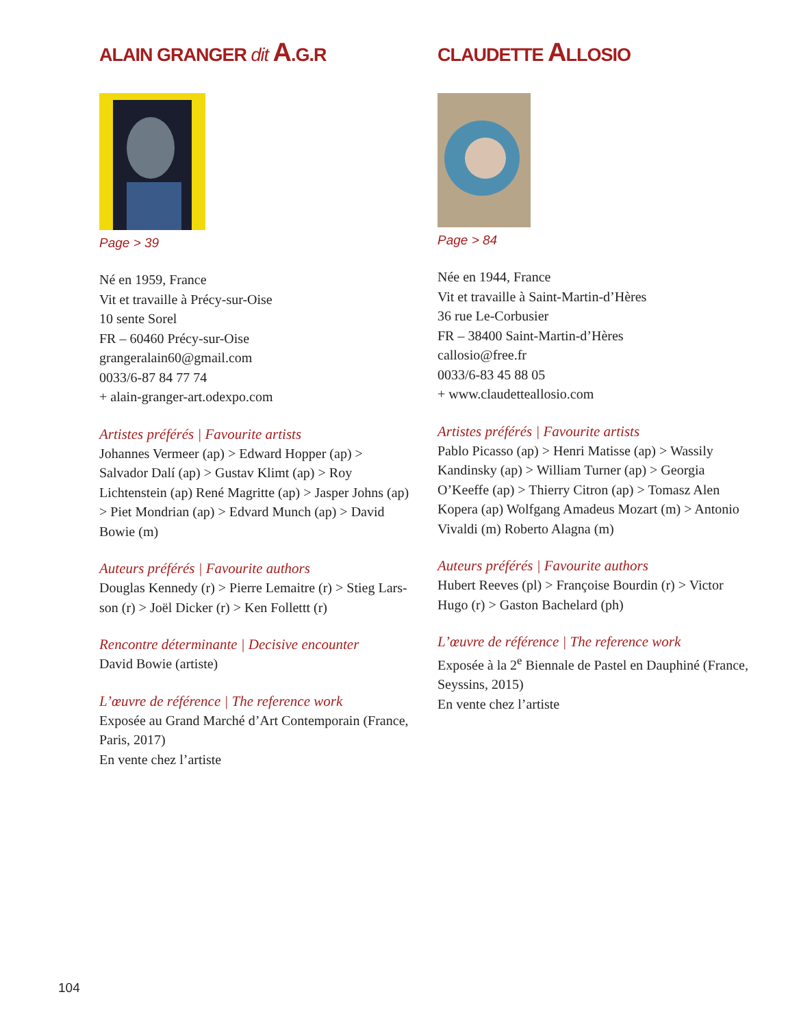ALAIN GRANGER dit A.G.R
Page > 39
Né en 1959, France
Vit et travaille à Précy-sur-Oise
10 sente Sorel
FR – 60460 Précy-sur-Oise
grangeralain60@gmail.com
0033/6-87 84 77 74
+ alain-granger-art.odexpo.com
Artistes préférés | Favourite artists
Johannes Vermeer (ap) > Edward Hopper (ap) > Salvador Dalí (ap) > Gustav Klimt (ap) > Roy Lichtenstein (ap) René Magritte (ap) > Jasper Johns (ap) > Piet Mondrian (ap) > Edvard Munch (ap) > David Bowie (m)
Auteurs préférés | Favourite authors
Douglas Kennedy (r) > Pierre Lemaitre (r) > Stieg Lars-son (r) > Joël Dicker (r) > Ken Follettt (r)
Rencontre déterminante | Decisive encounter
David Bowie (artiste)
L’œuvre de référence | The reference work
Exposée au Grand Marché d’Art Contemporain (France, Paris, 2017)
En vente chez l’artiste
CLAUDETTE ALLOSIO
Page > 84
Née en 1944, France
Vit et travaille à Saint-Martin-d’Hères
36 rue Le-Corbusier
FR – 38400 Saint-Martin-d’Hères
callosio@free.fr
0033/6-83 45 88 05
+ www.claudetteallosio.com
Artistes préférés | Favourite artists
Pablo Picasso (ap) > Henri Matisse (ap) > Wassily Kandinsky (ap) > William Turner (ap) > Georgia O’Keeffe (ap) > Thierry Citron (ap) > Tomasz Alen Kopera (ap) Wolfgang Amadeus Mozart (m) > Antonio Vivaldi (m) Roberto Alagna (m)
Auteurs préférés | Favourite authors
Hubert Reeves (pl) > Françoise Bourdin (r) > Victor Hugo (r) > Gaston Bachelard (ph)
L’œuvre de référence | The reference work
Exposée à la 2<sup>e</sup> Biennale de Pastel en Dauphiné (France, Seyssins, 2015)
En vente chez l’artiste
104